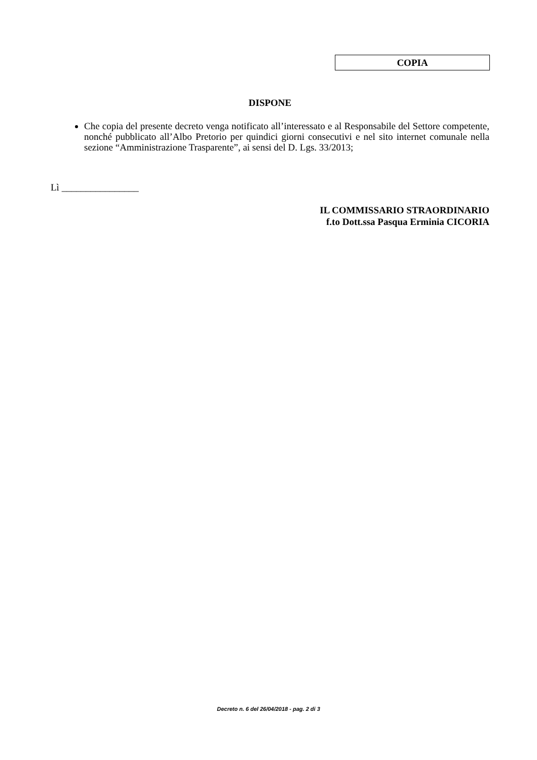COPIA
DISPONE
Che copia del presente decreto venga notificato all’interessato e al Responsabile del Settore competente, nonché pubblicato all’Albo Pretorio per quindici giorni consecutivi e nel sito internet comunale nella sezione “Amministrazione Trasparente”, ai sensi del D. Lgs. 33/2013;
Lì ________________
IL COMMISSARIO STRAORDINARIO
f.to Dott.ssa Pasqua Erminia CICORIA
Decreto n. 6 del 26/04/2018 - pag. 2 di 3